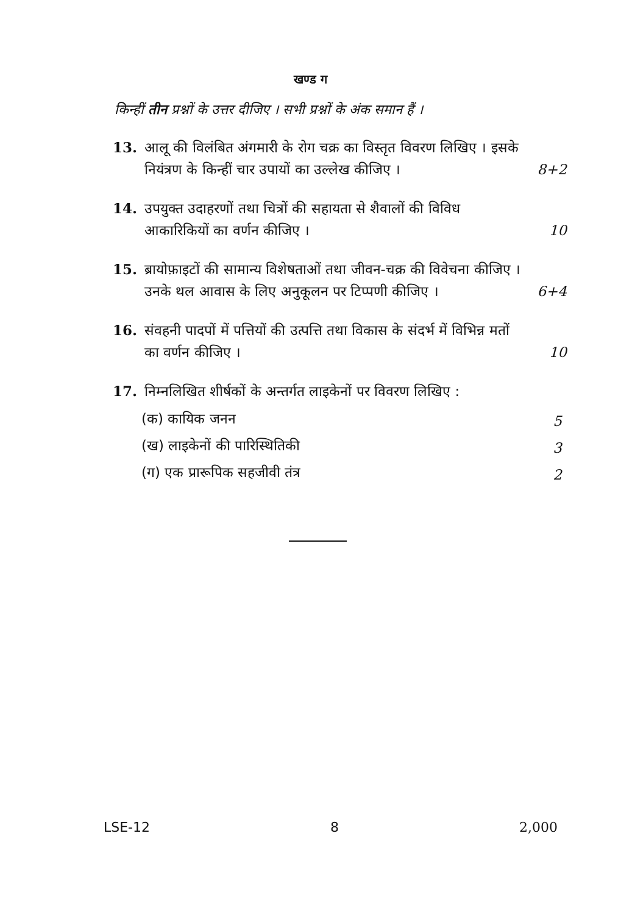खण्ड ग
किन्हीं तीन प्रश्नों के उत्तर दीजिए । सभी प्रश्नों के अंक समान हैं ।
13. आलू की विलंबित अंगमारी के रोग चक्र का विस्तृत विवरण लिखिए । इसके नियंत्रण के किन्हीं चार उपायों का उल्लेख कीजिए ।
8+2
14. उपयुक्त उदाहरणों तथा चित्रों की सहायता से शैवालों की विविध आकारिकियों का वर्णन कीजिए ।
10
15. ब्रायोफ़ाइटों की सामान्य विशेषताओं तथा जीवन-चक्र की विवेचना कीजिए । उनके थल आवास के लिए अनुकूलन पर टिप्पणी कीजिए ।
6+4
16. संवहनी पादपों में पत्तियों की उत्पत्ति तथा विकास के संदर्भ में विभिन्न मतों का वर्णन कीजिए ।
10
17. निम्नलिखित शीर्षकों के अन्तर्गत लाइकेनों पर विवरण लिखिए :
(क) कायिक जनन 5
(ख) लाइकेनों की पारिस्थितिकी 3
(ग) एक प्रारूपिक सहजीवी तंत्र 2
LSE-12 8 2,000